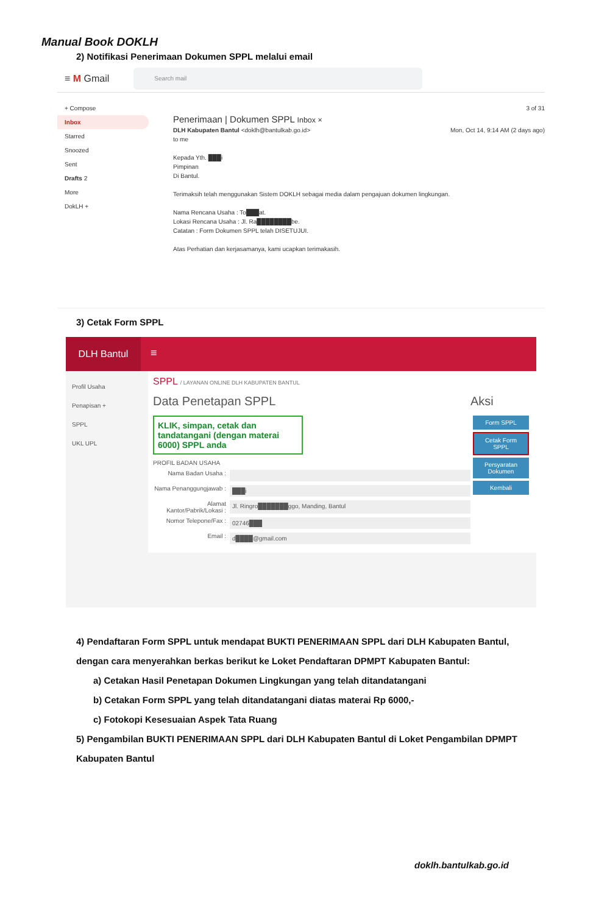Manual Book DOKLH
2) Notifikasi Penerimaan Dokumen SPPL melalui email
≡ M Gmail
Search mail
+ Compose
Inbox
Starred
Snoozed
Sent
Drafts 2
More
DokLH +
3 of 31
Penerimaan | Dokumen SPPL Inbox ×
DLH Kabupaten Bantul <doklh@bantulkab.go.id> Mon, Oct 14, 9:14 AM (2 days ago)
to me
Kepada Yth. ███i
Pimpinan
Di Bantul.
Terimaksih telah menggunakan Sistem DOKLH sebagai media dalam pengajuan dokumen lingkungan.
Nama Rencana Usaha : To███at.
Lokasi Rencana Usaha : Jl. Ra████████be.
Catatan : Form Dokumen SPPL telah DISETUJUI.
Atas Perhatian dan kerjasamanya, kami ucapkan terimakasih.
3) Cetak Form SPPL
DLH Bantul
≡
Profil Usaha
Penapisan +
SPPL
UKL UPL
SPPL / LAYANAN ONLINE DLH KABUPATEN BANTUL
Data Penetapan SPPL
KLIK, simpan, cetak dan tandatangani (dengan materai 6000) SPPL anda
PROFIL BADAN USAHA
Nama Badan Usaha :
Nama Penanggungjawab : ███i
Alamat Kantor/Pabrik/Lokasi : Jl. Ringro███████ggo, Manding, Bantul
Nomor Telepone/Fax : 02746███
Email : d████@gmail.com
Aksi
Form SPPL
Cetak Form SPPL
Persyaratan Dokumen
Kembali
4) Pendaftaran Form SPPL untuk mendapat BUKTI PENERIMAAN SPPL dari DLH Kabupaten Bantul, dengan cara menyerahkan berkas berikut ke Loket Pendaftaran DPMPT Kabupaten Bantul:
a) Cetakan Hasil Penetapan Dokumen Lingkungan yang telah ditandatangani
b) Cetakan Form SPPL yang telah ditandatangani diatas materai Rp 6000,-
c) Fotokopi Kesesuaian Aspek Tata Ruang
5) Pengambilan BUKTI PENERIMAAN SPPL dari DLH Kabupaten Bantul di Loket Pengambilan DPMPT Kabupaten Bantul
doklh.bantulkab.go.id